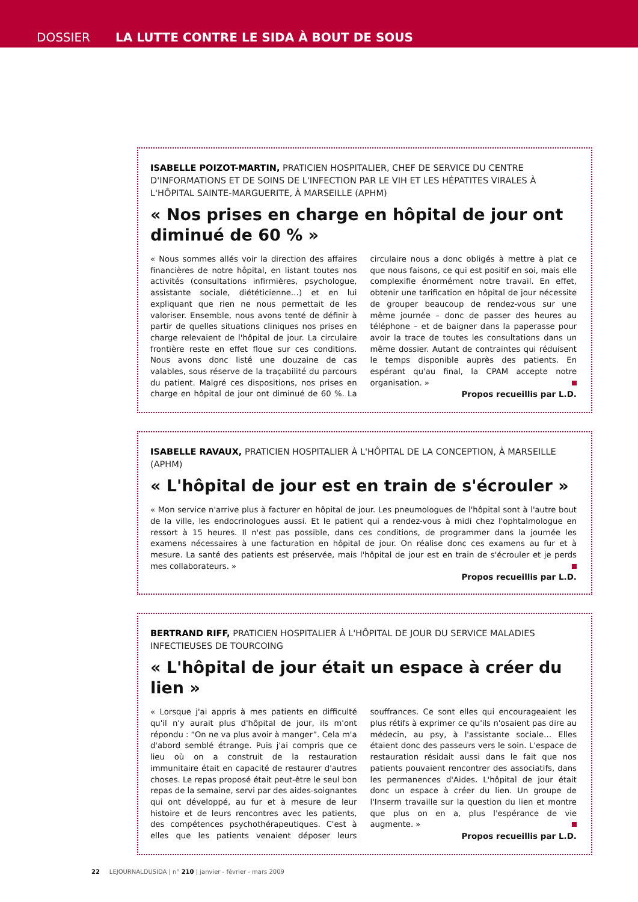DOSSIER LA LUTTE CONTRE LE SIDA À BOUT DE SOUS
ISABELLE POIZOT-MARTIN, PRATICIEN HOSPITALIER, CHEF DE SERVICE DU CENTRE D'INFORMATIONS ET DE SOINS DE L'INFECTION PAR LE VIH ET LES HÉPATITES VIRALES À L'HÔPITAL SAINTE-MARGUERITE, À MARSEILLE (APHM)
« Nos prises en charge en hôpital de jour ont diminué de 60 % »
« Nous sommes allés voir la direction des affaires financières de notre hôpital, en listant toutes nos activités (consultations infirmières, psychologue, assistante sociale, diététicienne…) et en lui expliquant que rien ne nous permettait de les valoriser. Ensemble, nous avons tenté de définir à partir de quelles situations cliniques nos prises en charge relevaient de l'hôpital de jour. La circulaire frontière reste en effet floue sur ces conditions. Nous avons donc listé une douzaine de cas valables, sous réserve de la traçabilité du parcours du patient. Malgré ces dispositions, nos prises en charge en hôpital de jour ont diminué de 60 %. La circulaire nous a donc obligés à mettre à plat ce que nous faisons, ce qui est positif en soi, mais elle complexifie énormément notre travail. En effet, obtenir une tarification en hôpital de jour nécessite de grouper beaucoup de rendez-vous sur une même journée – donc de passer des heures au téléphone – et de baigner dans la paperasse pour avoir la trace de toutes les consultations dans un même dossier. Autant de contraintes qui réduisent le temps disponible auprès des patients. En espérant qu'au final, la CPAM accepte notre organisation. »
Propos recueillis par L.D.
ISABELLE RAVAUX, PRATICIEN HOSPITALIER À L'HÔPITAL DE LA CONCEPTION, À MARSEILLE (APHM)
« L'hôpital de jour est en train de s'écrouler »
« Mon service n'arrive plus à facturer en hôpital de jour. Les pneumologues de l'hôpital sont à l'autre bout de la ville, les endocrinologues aussi. Et le patient qui a rendez-vous à midi chez l'ophtalmologue en ressort à 15 heures. Il n'est pas possible, dans ces conditions, de programmer dans la journée les examens nécessaires à une facturation en hôpital de jour. On réalise donc ces examens au fur et à mesure. La santé des patients est préservée, mais l'hôpital de jour est en train de s'écrouler et je perds mes collaborateurs. »
Propos recueillis par L.D.
BERTRAND RIFF, PRATICIEN HOSPITALIER À L'HÔPITAL DE JOUR DU SERVICE MALADIES INFECTIEUSES DE TOURCOING
« L'hôpital de jour était un espace à créer du lien »
« Lorsque j'ai appris à mes patients en difficulté qu'il n'y aurait plus d'hôpital de jour, ils m'ont répondu : “On ne va plus avoir à manger”. Cela m'a d'abord semblé étrange. Puis j'ai compris que ce lieu où on a construit de la restauration immunitaire était en capacité de restaurer d'autres choses. Le repas proposé était peut-être le seul bon repas de la semaine, servi par des aides-soignantes qui ont développé, au fur et à mesure de leur histoire et de leurs rencontres avec les patients, des compétences psychothérapeutiques. C'est à elles que les patients venaient déposer leurs souffrances. Ce sont elles qui encourageaient les plus rétifs à exprimer ce qu'ils n'osaient pas dire au médecin, au psy, à l'assistante sociale… Elles étaient donc des passeurs vers le soin. L'espace de restauration résidait aussi dans le fait que nos patients pouvaient rencontrer des associatifs, dans les permanences d'Aides. L'hôpital de jour était donc un espace à créer du lien. Un groupe de l'Inserm travaille sur la question du lien et montre que plus on en a, plus l'espérance de vie augmente. »
Propos recueillis par L.D.
22 LEJOURNALDUSIDA | n° 210 | janvier - février - mars 2009